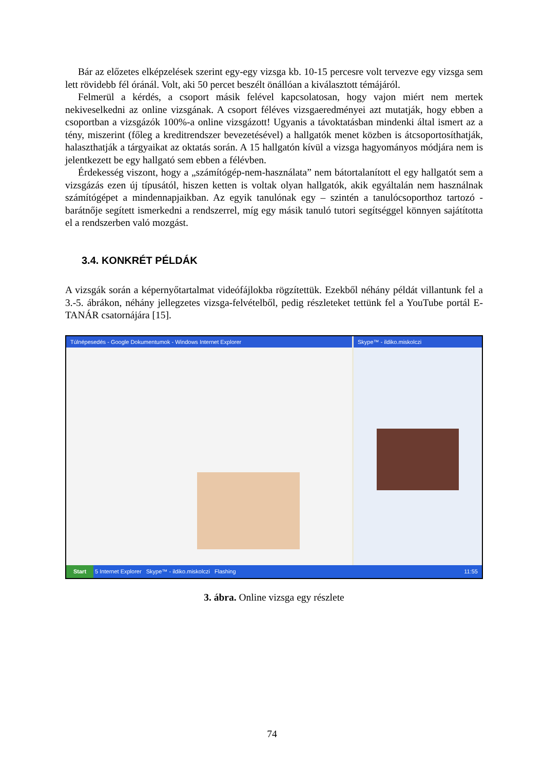Bár az előzetes elképzelések szerint egy-egy vizsga kb. 10-15 percesre volt tervezve egy vizsga sem lett rövidebb fél óránál. Volt, aki 50 percet beszélt önállóan a kiválasztott témájáról.
Felmerül a kérdés, a csoport másik felével kapcsolatosan, hogy vajon miért nem mertek nekiveselkedni az online vizsgának. A csoport féléves vizsgaeredményei azt mutatják, hogy ebben a csoportban a vizsgázók 100%-a online vizsgázott! Ugyanis a távoktatásban mindenki által ismert az a tény, miszerint (főleg a kreditrendszer bevezetésével) a hallgatók menet közben is átcsoportosíthatják, halaszthatják a tárgyaikat az oktatás során. A 15 hallgatón kívül a vizsga hagyományos módjára nem is jelentkezett be egy hallgató sem ebben a félévben.
Érdekesség viszont, hogy a „számítógép-nem-használata” nem bátortalanított el egy hallgatót sem a vizsgázás ezen új típusától, hiszen ketten is voltak olyan hallgatók, akik egyáltalán nem használnak számítógépet a mindennapjaikban. Az egyik tanulónak egy – szintén a tanulócsoporthoz tartozó - barátnője segített ismerkedni a rendszerrel, míg egy másik tanuló tutori segítséggel könnyen sajátította el a rendszerben való mozgást.
3.4. KONKRÉT PÉLDÁK
A vizsgák során a képernyőtartalmat videófájlokba rögzítettük. Ezekből néhány példát villantunk fel a 3.-5. ábrákon, néhány jellegzetes vizsga-felvételből, pedig részleteket tettünk fel a YouTube portál E-TANÁR csatornájára [15].
Túlnépesedés - Google Dokumentumok - Windows Internet Explorer
Skype™ - ildiko.miskolczi
Start 5 Internet Explorer Skype™ - ildiko.miskolczi Flashing 11:55
3. ábra. Online vizsga egy részlete
74